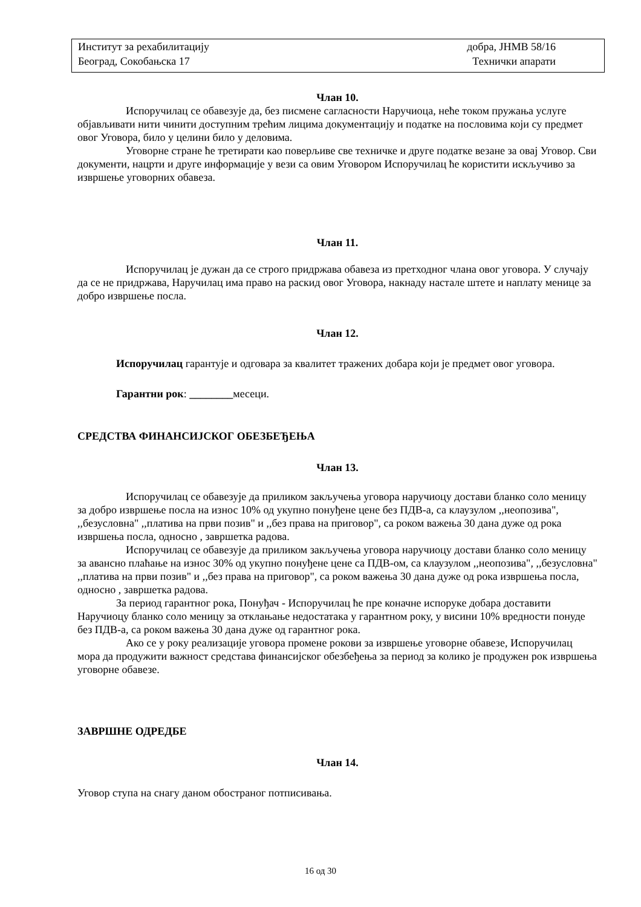Институт за рехабилитацију добра, ЈНМВ 58/16
Београд, Сокобањска 17 Технички апарати
Члан 10.
Испоручилац се обавезује да, без писмене сагласности Наручиоца, неће током пружања услуге објављивати нити чинити доступним трећим лицима документацију и податке на пословима који су предмет овог Уговора, било у целини било у деловима.
Уговорне стране ће третирати као поверљиве све техничке и друге податке везане за овај Уговор. Сви документи, нацрти и друге информације у вези са овим Уговором Испоручилац ће користити искључиво за извршење уговорних обавеза.
Члан 11.
Испоручилац је дужан да се строго придржава обавеза из претходног члана овог уговора. У случају да се не придржава, Наручилац има право на раскид овог Уговора, накнаду настале штете и наплату менице за добро извршење посла.
Члан 12.
Испоручилац гарантује и одговара за квалитет тражених добара који је предмет овог уговора.
Гарантни рок: ________месеци.
СРЕДСТВА ФИНАНСИЈСКОГ ОБЕЗБЕЂЕЊА
Члан 13.
Испоручилац се обавезује да приликом закључења уговора наручиоцу достави бланко соло меницу за добро извршење посла на износ 10% од укупно понуђене цене без ПДВ-а, са клаузулом ,,неопозива", ,,безусловна" ,,платива на први позив" и ,,без права на приговор", са роком важења 30 дана дуже од рока извршења посла, односно , завршетка радова.
Испоручилац се обавезује да приликом закључења уговора наручиоцу достави бланко соло меницу за авансно плаћање на износ 30% од укупно понуђене цене са ПДВ-ом, са клаузулом ,,неопозива", ,,безусловна" ,,платива на први позив" и ,,без права на приговор", са роком важења 30 дана дуже од рока извршења посла, односно , завршетка радова.
За период гарантног рока, Понуђач - Испоручилац ће пре коначне испоруке добара доставити Наручиоцу бланко соло меницу за отклањање недостатака у гарантном року, у висини 10% вредности понуде без ПДВ-а, са роком важења 30 дана дуже од гарантног рока.
Ако се у року реализације уговора промене рокови за извршење уговорне обавезе, Испоручилац мора да продужити важност средстава финансијског обезбеђења за период за колико је продужен рок извршења уговорне обавезе.
ЗАВРШНЕ ОДРЕДБЕ
Члан 14.
Уговор ступа на снагу даном обостраног потписивања.
16 од 30